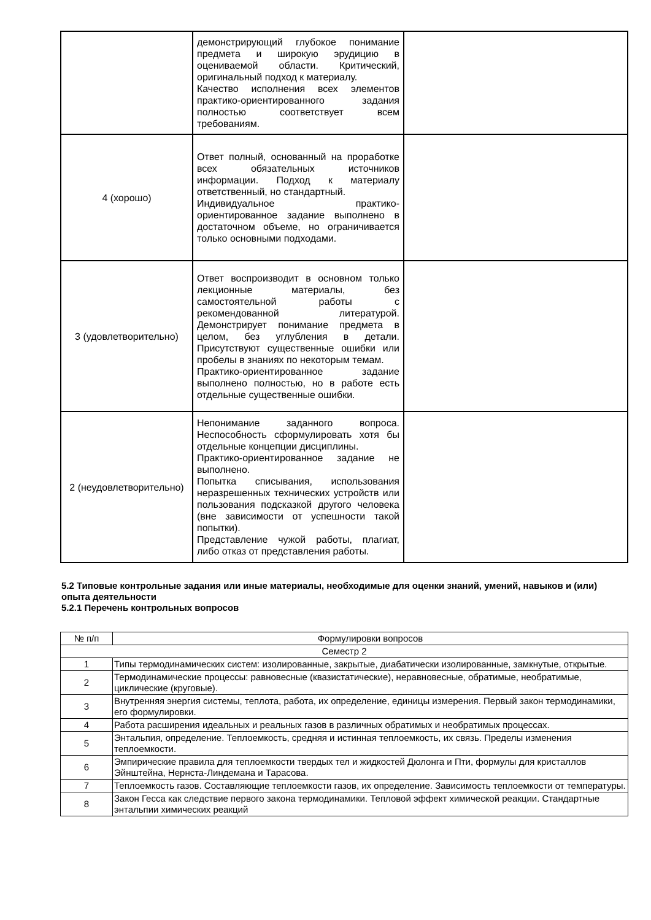| | демонстрирующий глубокое понимание предмета и широкую эрудицию в оцениваемой области. Критический, оригинальный подход к материалу. Качество исполнения всех элементов практико-ориентированного задания полностью соответствует всем требованиям. | |
| 4 (хорошо) | Ответ полный, основанный на проработке всех обязательных источников информации. Подход к материалу ответственный, но стандартный. Индивидуальное практико-ориентированное задание выполнено в достаточном объеме, но ограничивается только основными подходами. | |
| 3 (удовлетворительно) | Ответ воспроизводит в основном только лекционные материалы, без самостоятельной работы с рекомендованной литературой. Демонстрирует понимание предмета в целом, без углубления в детали. Присутствуют существенные ошибки или пробелы в знаниях по некоторым темам. Практико-ориентированное задание выполнено полностью, но в работе есть отдельные существенные ошибки. | |
| 2 (неудовлетворительно) | Непонимание заданного вопроса. Неспособность сформулировать хотя бы отдельные концепции дисциплины. Практико-ориентированное задание не выполнено. Попытка списывания, использования неразрешенных технических устройств или пользования подсказкой другого человека (вне зависимости от успешности такой попытки). Представление чужой работы, плагиат, либо отказ от представления работы. | |
5.2 Типовые контрольные задания или иные материалы, необходимые для оценки знаний, умений, навыков и (или) опыта деятельности
5.2.1 Перечень контрольных вопросов
| № п/п | Формулировки вопросов |
| --- | --- |
| Семестр 2 | |
| 1 | Типы термодинамических систем: изолированные, закрытые, диабатически изолированные, замкнутые, открытые. |
| 2 | Термодинамические процессы: равновесные (квазистатические), неравновесные, обратимые, необратимые, циклические (круговые). |
| 3 | Внутренняя энергия системы, теплота, работа, их определение, единицы измерения. Первый закон термодинамики, его формулировки. |
| 4 | Работа расширения идеальных и реальных газов в различных обратимых и необратимых процессах. |
| 5 | Энтальпия, определение. Теплоемкость, средняя и истинная теплоемкость, их связь. Пределы изменения теплоемкости. |
| 6 | Эмпирические правила для теплоемкости твердых тел и жидкостей Дюлонга и Пти, формулы для кристаллов Эйнштейна, Нернста-Линдемана и Тарасова. |
| 7 | Теплоемкость газов. Составляющие теплоемкости газов, их определение. Зависимость теплоемкости от температуры. |
| 8 | Закон Гесса как следствие первого закона термодинамики. Тепловой эффект химической реакции. Стандартные энтальпии химических реакций |